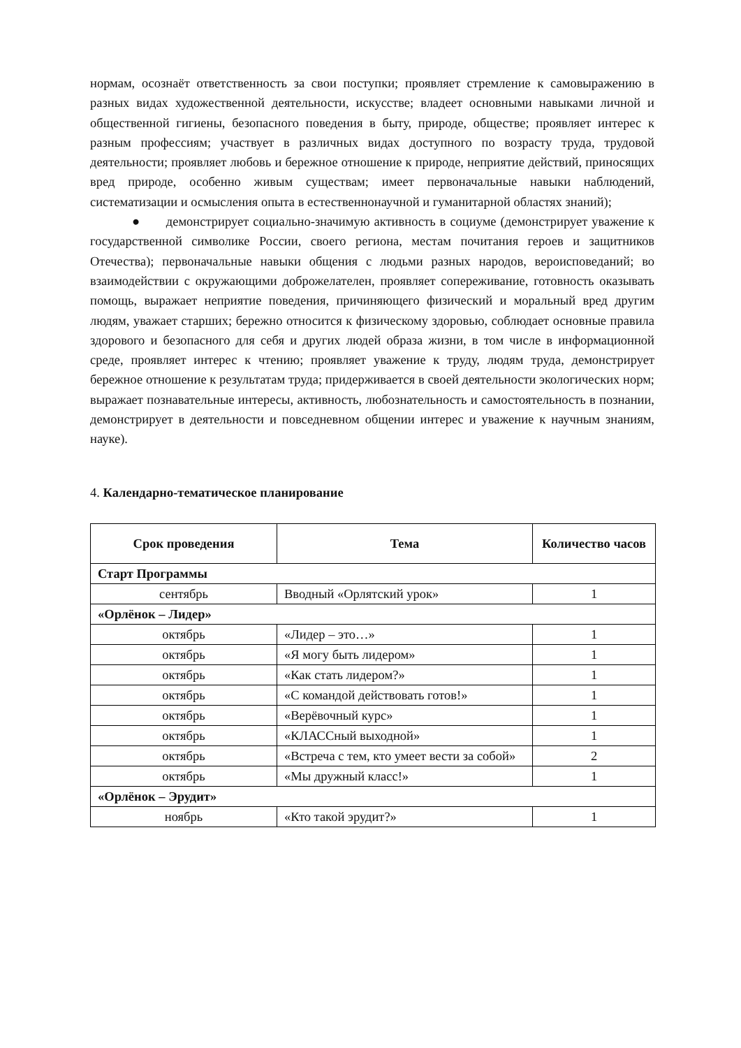нормам, осознаёт ответственность за свои поступки; проявляет стремление к самовыражению в разных видах художественной деятельности, искусстве; владеет основными навыками личной и общественной гигиены, безопасного поведения в быту, природе, обществе; проявляет интерес к разным профессиям; участвует в различных видах доступного по возрасту труда, трудовой деятельности; проявляет любовь и бережное отношение к природе, неприятие действий, приносящих вред природе, особенно живым существам; имеет первоначальные навыки наблюдений, систематизации и осмысления опыта в естественнонаучной и гуманитарной областях знаний);
● демонстрирует социально-значимую активность в социуме (демонстрирует уважение к государственной символике России, своего региона, местам почитания героев и защитников Отечества); первоначальные навыки общения с людьми разных народов, вероисповеданий; во взаимодействии с окружающими доброжелателен, проявляет сопереживание, готовность оказывать помощь, выражает неприятие поведения, причиняющего физический и моральный вред другим людям, уважает старших; бережно относится к физическому здоровью, соблюдает основные правила здорового и безопасного для себя и других людей образа жизни, в том числе в информационной среде, проявляет интерес к чтению; проявляет уважение к труду, людям труда, демонстрирует бережное отношение к результатам труда; придерживается в своей деятельности экологических норм; выражает познавательные интересы, активность, любознательность и самостоятельность в познании, демонстрирует в деятельности и повседневном общении интерес и уважение к научным знаниям, науке).
4. Календарно-тематическое планирование
| Срок проведения | Тема | Количество часов |
| --- | --- | --- |
| Старт Программы | | |
| сентябрь | Вводный «Орлятский урок» | 1 |
| «Орлёнок – Лидер» | | |
| октябрь | «Лидер – это…» | 1 |
| октябрь | «Я могу быть лидером» | 1 |
| октябрь | «Как стать лидером?» | 1 |
| октябрь | «С командой действовать готов!» | 1 |
| октябрь | «Верёвочный курс» | 1 |
| октябрь | «КЛАССный выходной» | 1 |
| октябрь | «Встреча с тем, кто умеет вести за собой» | 2 |
| октябрь | «Мы дружный класс!» | 1 |
| «Орлёнок – Эрудит» | | |
| ноябрь | «Кто такой эрудит?» | 1 |